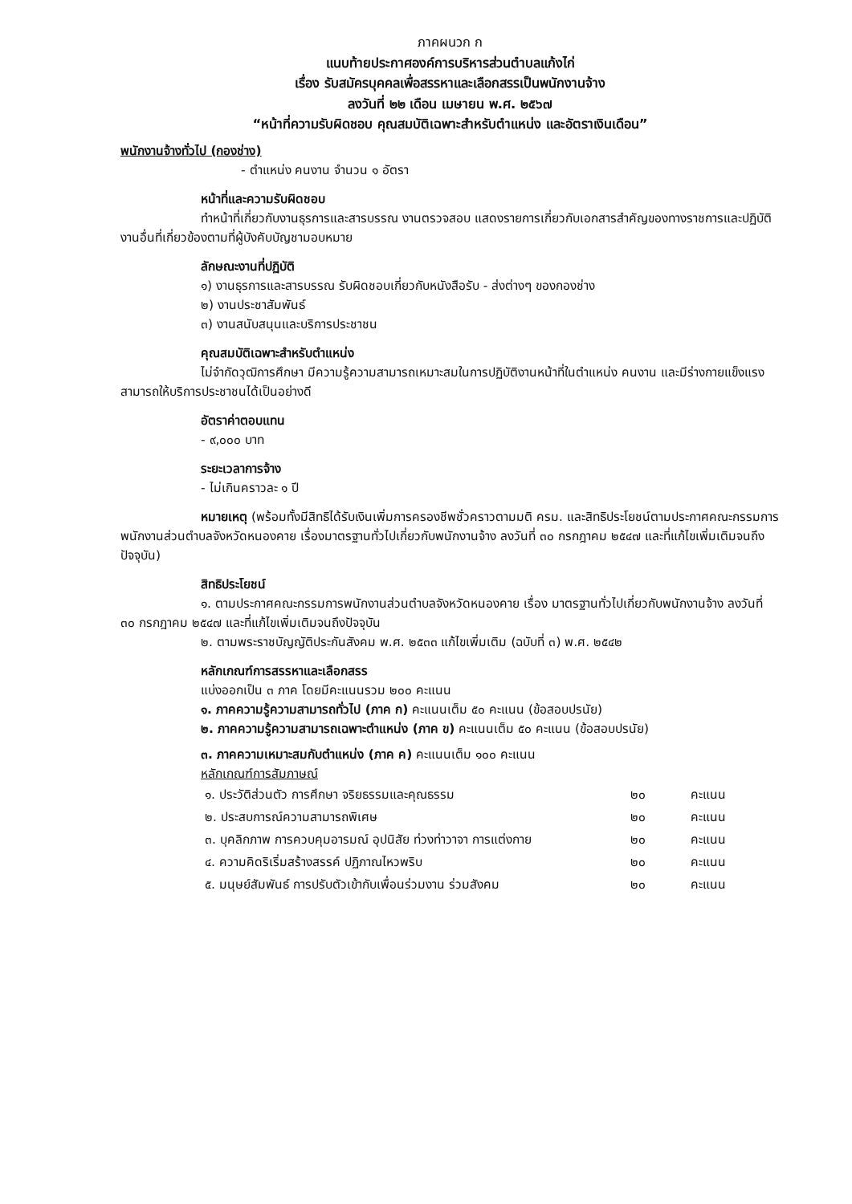ภาคผนวก ก
แนบท้ายประกาศองค์การบริหารส่วนตำบลแก้งไก่
เรื่อง รับสมัครบุคคลเพื่อสรรหาและเลือกสรรเป็นพนักงานจ้าง
ลงวันที่ ๒๒ เดือน เมษายน พ.ศ. ๒๕๖๗
“หน้าที่ความรับผิดชอบ คุณสมบัติเฉพาะสำหรับตำแหน่ง และอัตราเงินเดือน”
พนักงานจ้างทั่วไป (กองช่าง)
- ตำแหน่ง คนงาน จำนวน ๑ อัตรา
หน้าที่และความรับผิดชอบ
ทำหน้าที่เกี่ยวกับงานธุรการและสารบรรณ งานตรวจสอบ แสดงรายการเกี่ยวกับเอกสารสำคัญของทางราชการและปฏิบัติงานอื่นที่เกี่ยวข้องตามที่ผู้บังคับบัญชามอบหมาย
ลักษณะงานที่ปฏิบัติ
๑) งานธุรการและสารบรรณ รับผิดชอบเกี่ยวกับหนังสือรับ - ส่งต่างๆ ของกองช่าง
๒) งานประชาสัมพันธ์
๓) งานสนับสนุนและบริการประชาชน
คุณสมบัติเฉพาะสำหรับตำแหน่ง
ไม่จำกัดวุฒิการศึกษา มีความรู้ความสามารถเหมาะสมในการปฏิบัติงานหน้าที่ในตำแหน่ง คนงาน และมีร่างกายแข็งแรง สามารถให้บริการประชาชนได้เป็นอย่างดี
อัตราค่าตอบแทน
- ๙,๐๐๐ บาท
ระยะเวลาการจ้าง
- ไม่เกินคราวละ ๑ ปี
หมายเหตุ (พร้อมทั้งมีสิทธิได้รับเงินเพิ่มการครองชีพชั่วคราวตามมติ ครม. และสิทธิประโยชน์ตามประกาศคณะกรรมการพนักงานส่วนตำบลจังหวัดหนองคาย เรื่องมาตรฐานทั่วไปเกี่ยวกับพนักงานจ้าง ลงวันที่ ๓๐ กรกฎาคม ๒๕๔๗ และที่แก้ไขเพิ่มเติมจนถึงปัจจุบัน)
สิทธิประโยชน์
๑. ตามประกาศคณะกรรมการพนักงานส่วนตำบลจังหวัดหนองคาย เรื่อง มาตรฐานทั่วไปเกี่ยวกับพนักงานจ้าง ลงวันที่ ๓๐ กรกฎาคม ๒๕๔๗ และที่แก้ไขเพิ่มเติมจนถึงปัจจุบัน
๒. ตามพระราชบัญญัติประกันสังคม พ.ศ. ๒๕๓๓ แก้ไขเพิ่มเติม (ฉบับที่ ๓) พ.ศ. ๒๕๔๒
หลักเกณฑ์การสรรหาและเลือกสรร
แบ่งออกเป็น ๓ ภาค โดยมีคะแนนรวม ๒๐๐ คะแนน
๑. ภาคความรู้ความสามารถทั่วไป (ภาค ก) คะแนนเต็ม ๕๐ คะแนน (ข้อสอบปรนัย)
๒. ภาคความรู้ความสามารถเฉพาะตำแหน่ง (ภาค ข) คะแนนเต็ม ๕๐ คะแนน (ข้อสอบปรนัย)
๓. ภาคความเหมาะสมกับตำแหน่ง (ภาค ค) คะแนนเต็ม ๑๐๐ คะแนน
หลักเกณฑ์การสัมภาษณ์
| ๑. ประวัติส่วนตัว การศึกษา จริยธรรมและคุณธรรม | ๒๐ | คะแนน |
| ๒. ประสบการณ์ความสามารถพิเศษ | ๒๐ | คะแนน |
| ๓. บุคลิกภาพ การควบคุมอารมณ์ อุปนิสัย ท่วงท่าวาจา การแต่งกาย | ๒๐ | คะแนน |
| ๔. ความคิดริเริ่มสร้างสรรค์ ปฏิภาณไหวพริบ | ๒๐ | คะแนน |
| ๕. มนุษย์สัมพันธ์ การปรับตัวเข้ากับเพื่อนร่วมงาน ร่วมสังคม | ๒๐ | คะแนน |